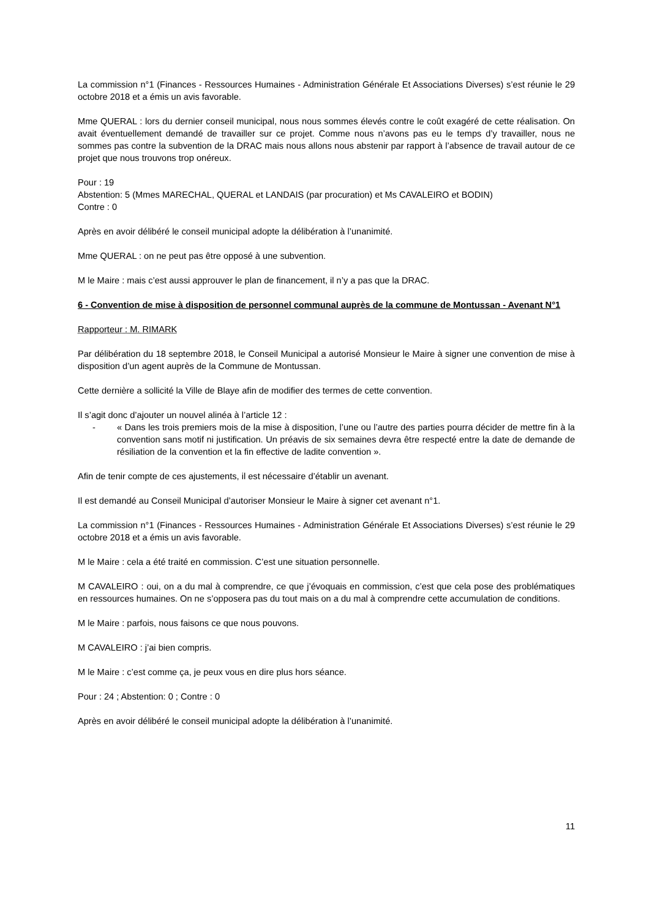La commission n°1 (Finances - Ressources Humaines - Administration Générale Et Associations Diverses) s’est réunie le 29 octobre 2018 et a émis un avis favorable.
Mme QUERAL : lors du dernier conseil municipal, nous nous sommes élevés contre le coût exagéré de cette réalisation. On avait éventuellement demandé de travailler sur ce projet. Comme nous n’avons pas eu le temps d’y travailler, nous ne sommes pas contre la subvention de la DRAC mais nous allons nous abstenir par rapport à l’absence de travail autour de ce projet que nous trouvons trop onéreux.
Pour : 19
Abstention: 5 (Mmes MARECHAL, QUERAL et LANDAIS (par procuration) et Ms CAVALEIRO et BODIN)
Contre : 0
Après en avoir délibéré le conseil municipal adopte la délibération à l’unanimité.
Mme QUERAL : on ne peut pas être opposé à une subvention.
M le Maire : mais c’est aussi approuver le plan de financement, il n’y a pas que la DRAC.
6 - Convention de mise à disposition de personnel communal auprès de la commune de Montussan - Avenant N°1
Rapporteur : M. RIMARK
Par délibération du 18 septembre 2018, le Conseil Municipal a autorisé Monsieur le Maire à signer une convention de mise à disposition d’un agent auprès de la Commune de Montussan.
Cette dernière a sollicité la Ville de Blaye afin de modifier des termes de cette convention.
Il s’agit donc d’ajouter un nouvel alinéa à l’article 12 :
- « Dans les trois premiers mois de la mise à disposition, l’une ou l’autre des parties pourra décider de mettre fin à la convention sans motif ni justification. Un préavis de six semaines devra être respecté entre la date de demande de résiliation de la convention et la fin effective de ladite convention ».
Afin de tenir compte de ces ajustements, il est nécessaire d’établir un avenant.
Il est demandé au Conseil Municipal d’autoriser Monsieur le Maire à signer cet avenant n°1.
La commission n°1 (Finances - Ressources Humaines - Administration Générale Et Associations Diverses) s’est réunie le 29 octobre 2018 et a émis un avis favorable.
M le Maire : cela a été traité en commission. C’est une situation personnelle.
M CAVALEIRO : oui, on a du mal à comprendre, ce que j’évoquais en commission, c’est que cela pose des problématiques en ressources humaines. On ne s’opposera pas du tout mais on a du mal à comprendre cette accumulation de conditions.
M le Maire : parfois, nous faisons ce que nous pouvons.
M CAVALEIRO : j’ai bien compris.
M le Maire : c’est comme ça, je peux vous en dire plus hors séance.
Pour : 24 ; Abstention: 0 ; Contre : 0
Après en avoir délibéré le conseil municipal adopte la délibération à l’unanimité.
11